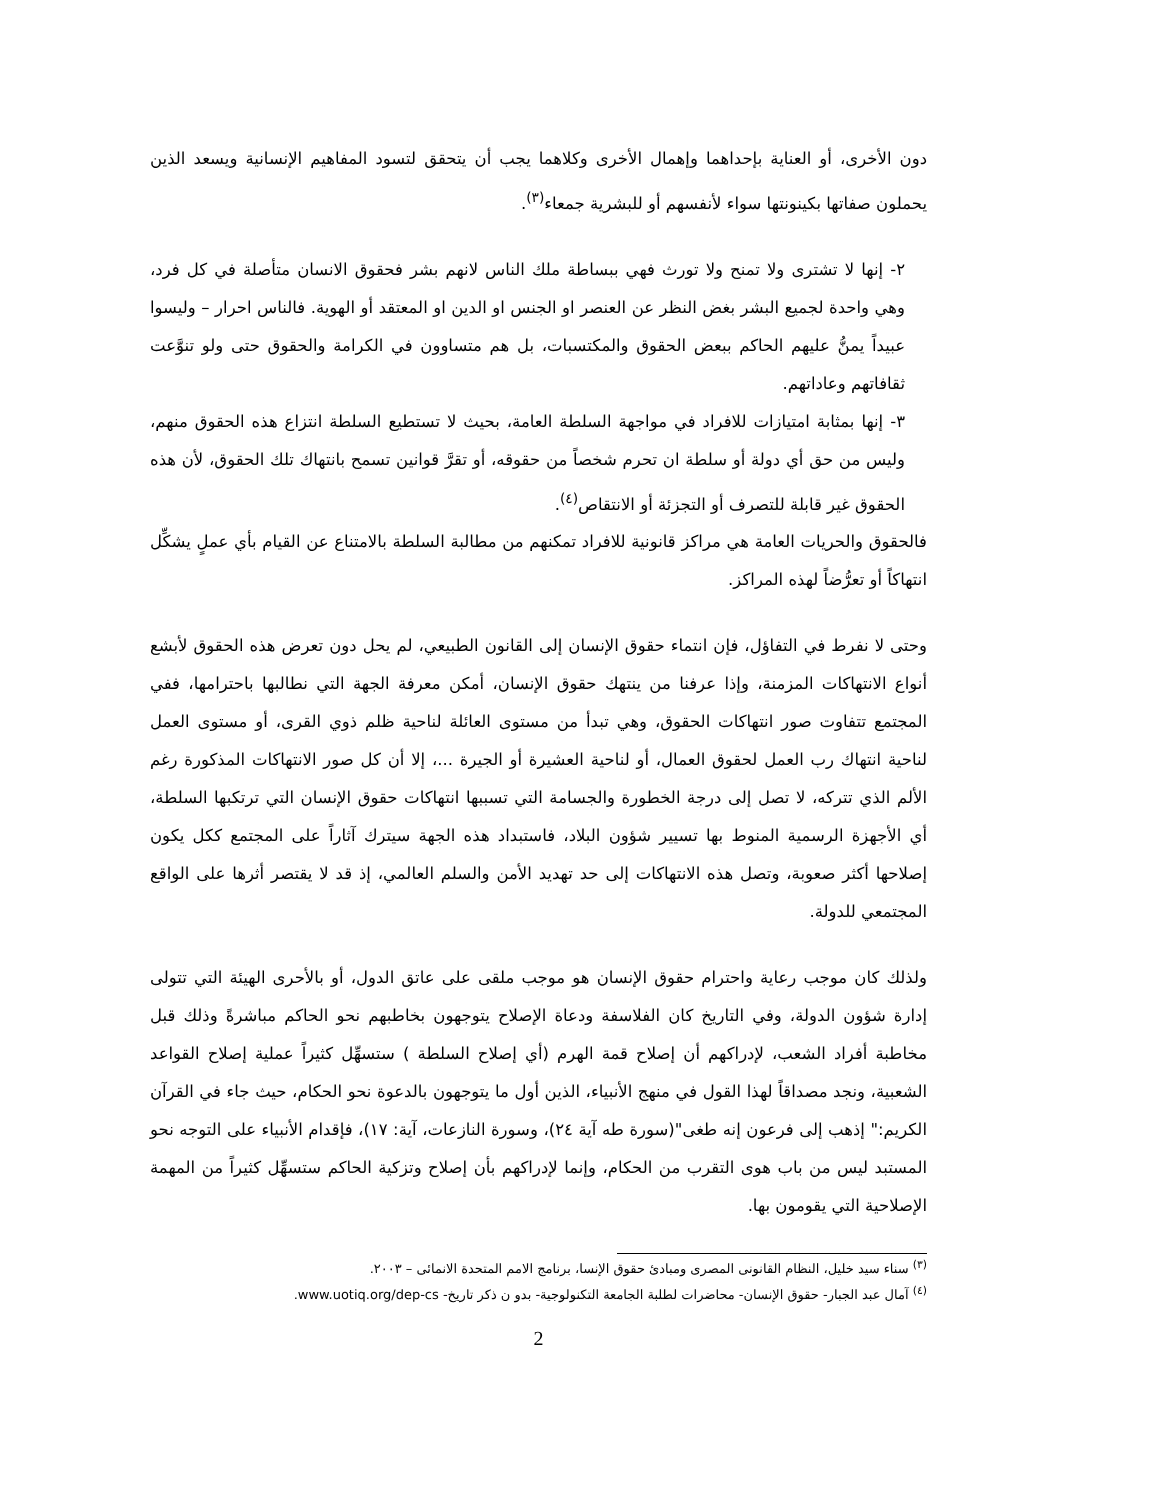دون الأخرى، أو العناية بإحداهما وإهمال الأخرى وكلاهما يجب أن يتحقق لتسود المفاهيم الإنسانية ويسعد الذين يحملون صفاتها بكينونتها سواء لأنفسهم أو للبشرية جمعاء<sup>(٣)</sup>.
٢- إنها لا تشترى ولا تمنح ولا تورث فهي ببساطة ملك الناس لانهم بشر فحقوق الانسان متأصلة في كل فرد، وهي واحدة لجميع البشر بغض النظر عن العنصر او الجنس او الدين او المعتقد أو الهوية. فالناس احرار – وليسوا عبيداً يمنُّ عليهم الحاكم ببعض الحقوق والمكتسبات، بل هم متساوون في الكرامة والحقوق حتى ولو تنوَّعت ثقافاتهم وعاداتهم.
٣- إنها بمثابة امتيازات للافراد في مواجهة السلطة العامة، بحيث لا تستطيع السلطة انتزاع هذه الحقوق منهم، وليس من حق أي دولة أو سلطة ان تحرم شخصاً من حقوقه، أو تقرَّ قوانين تسمح بانتهاك تلك الحقوق، لأن هذه الحقوق غير قابلة للتصرف أو التجزئة أو الانتقاص<sup>(٤)</sup>.
فالحقوق والحريات العامة هي مراكز قانونية للافراد تمكنهم من مطالبة السلطة بالامتناع عن القيام بأي عملٍ يشكِّل انتهاكاً أو تعرُّضاً لهذه المراكز.
وحتى لا نفرط في التفاؤل، فإن انتماء حقوق الإنسان إلى القانون الطبيعي، لم يحل دون تعرض هذه الحقوق لأبشع أنواع الانتهاكات المزمنة، وإذا عرفنا من ينتهك حقوق الإنسان، أمكن معرفة الجهة التي نطالبها باحترامها، ففي المجتمع تتفاوت صور انتهاكات الحقوق، وهي تبدأ من مستوى العائلة لناحية ظلم ذوي القرى، أو مستوى العمل لناحية انتهاك رب العمل لحقوق العمال، أو لناحية العشيرة أو الجيرة ...، إلا أن كل صور الانتهاكات المذكورة رغم الألم الذي تتركه، لا تصل إلى درجة الخطورة والجسامة التي تسببها انتهاكات حقوق الإنسان التي ترتكبها السلطة، أي الأجهزة الرسمية المنوط بها تسيير شؤون البلاد، فاستبداد هذه الجهة سيترك آثاراً على المجتمع ككل يكون إصلاحها أكثر صعوبة، وتصل هذه الانتهاكات إلى حد تهديد الأمن والسلم العالمي، إذ قد لا يقتصر أثرها على الواقع المجتمعي للدولة.
ولذلك كان موجب رعاية واحترام حقوق الإنسان هو موجب ملقى على عاتق الدول، أو بالأحرى الهيئة التي تتولى إدارة شؤون الدولة، وفي التاريخ كان الفلاسفة ودعاة الإصلاح يتوجهون بخاطبهم نحو الحاكم مباشرةً وذلك قبل مخاطبة أفراد الشعب، لإدراكهم أن إصلاح قمة الهرم (أي إصلاح السلطة ) ستسهِّل كثيراً عملية إصلاح القواعد الشعبية، ونجد مصداقاً لهذا القول في منهج الأنبياء، الذين أول ما يتوجهون بالدعوة نحو الحكام، حيث جاء في القرآن الكريم:" إذهب إلى فرعون إنه طغى"(سورة طه آية ٢٤)، وسورة النازعات، آية: ١٧)، فإقدام الأنبياء على التوجه نحو المستبد ليس من باب هوى التقرب من الحكام، وإنما لإدراكهم بأن إصلاح وتزكية الحاكم ستسهِّل كثيراً من المهمة الإصلاحية التي يقومون بها.
<sup>(٣)</sup> سناء سيد خليل، النظام القانونى المصرى ومبادئ حقوق الإنسا، برنامج الامم المتحدة الانمائى – ٢٠٠٣.
<sup>(٤)</sup> آمال عبد الجبار- حقوق الإنسان- محاضرات لطلبة الجامعة التكنولوجية- بدو ن ذكر تاريخ- www.uotiq.org/dep-cs.
2